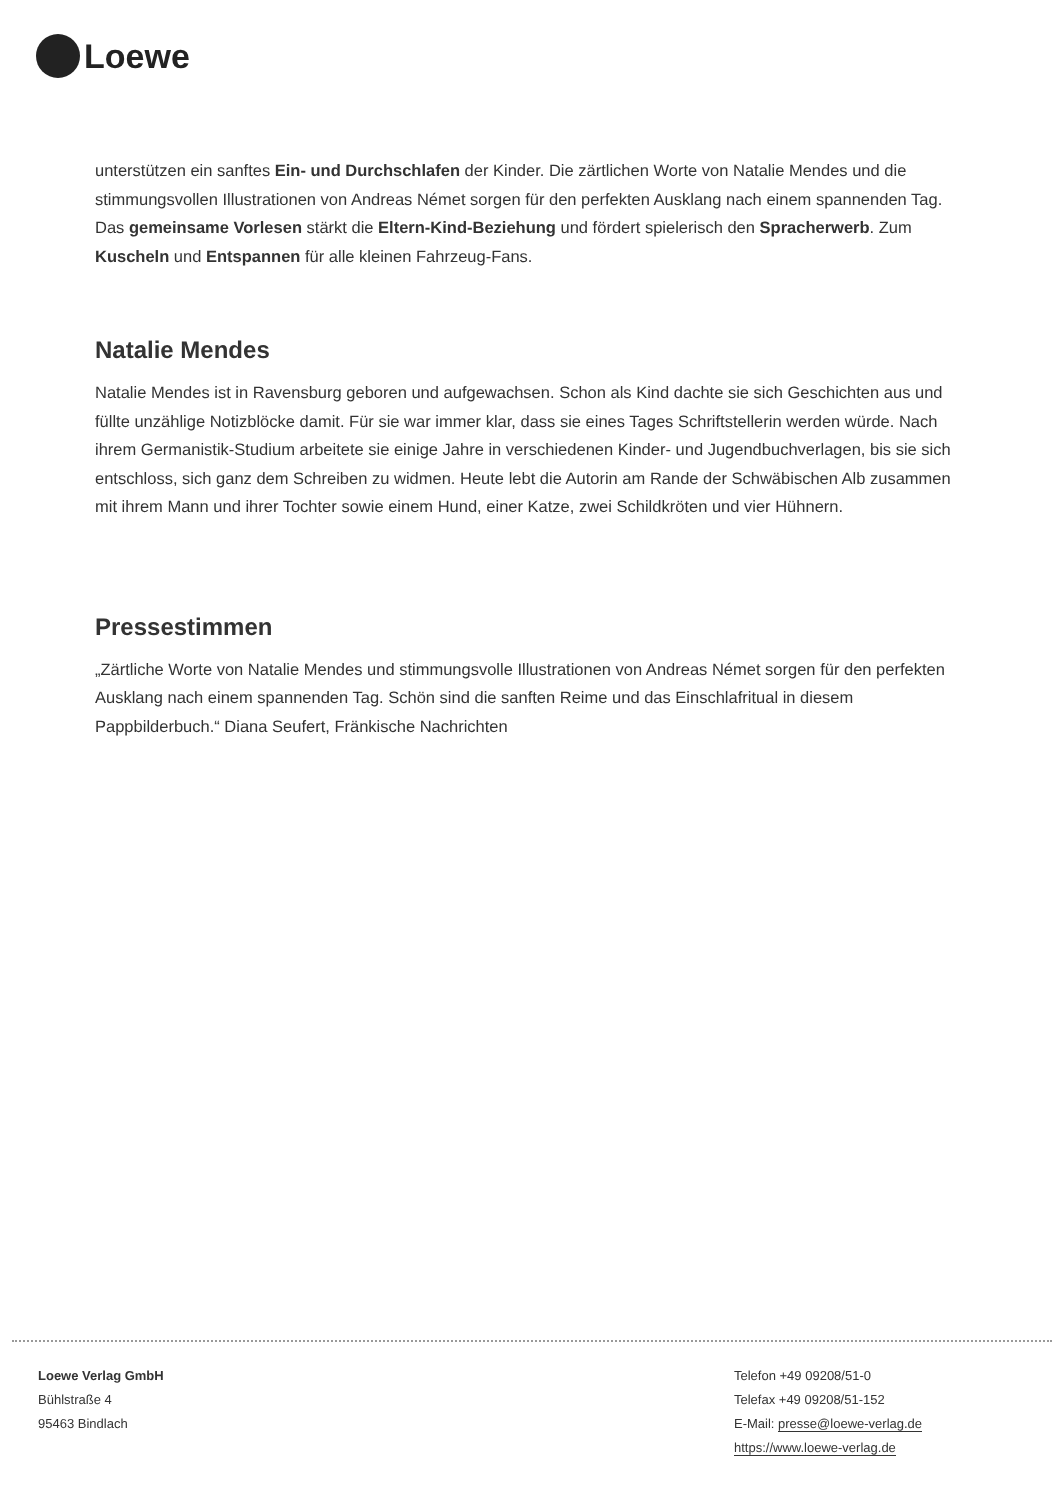Loewe
unterstützen ein sanftes Ein- und Durchschlafen der Kinder. Die zärtlichen Worte von Natalie Mendes und die stimmungsvollen Illustrationen von Andreas Német sorgen für den perfekten Ausklang nach einem spannenden Tag. Das gemeinsame Vorlesen stärkt die Eltern-Kind-Beziehung und fördert spielerisch den Spracherwerb. Zum Kuscheln und Entspannen für alle kleinen Fahrzeug-Fans.
Natalie Mendes
Natalie Mendes ist in Ravensburg geboren und aufgewachsen. Schon als Kind dachte sie sich Geschichten aus und füllte unzählige Notizblöcke damit. Für sie war immer klar, dass sie eines Tages Schriftstellerin werden würde. Nach ihrem Germanistik-Studium arbeitete sie einige Jahre in verschiedenen Kinder- und Jugendbuchverlagen, bis sie sich entschloss, sich ganz dem Schreiben zu widmen. Heute lebt die Autorin am Rande der Schwäbischen Alb zusammen mit ihrem Mann und ihrer Tochter sowie einem Hund, einer Katze, zwei Schildkröten und vier Hühnern.
Pressestimmen
„Zärtliche Worte von Natalie Mendes und stimmungsvolle Illustrationen von Andreas Német sorgen für den perfekten Ausklang nach einem spannenden Tag. Schön sind die sanften Reime und das Einschlafritual in diesem Pappbilderbuch.“ Diana Seufert, Fränkische Nachrichten
Loewe Verlag GmbH
Bühlstraße 4
95463 Bindlach
Telefon +49 09208/51-0
Telefax +49 09208/51-152
E-Mail: presse@loewe-verlag.de
https://www.loewe-verlag.de